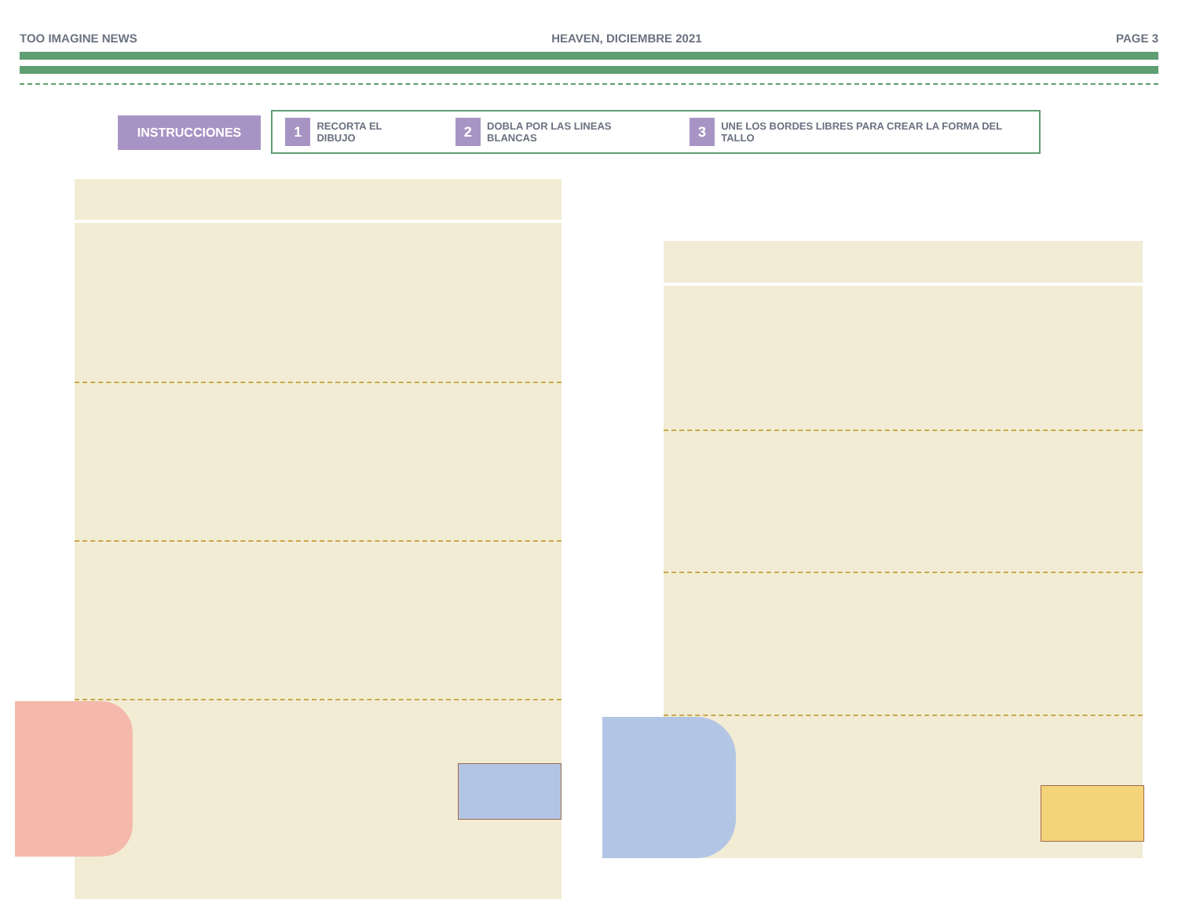TOO IMAGINE NEWS HEAVEN, DICIEMBRE 2021 PAGE 3
INSTRUCCIONES
1 RECORTA EL DIBUJO
2 DOBLA POR LAS LINEAS BLANCAS
3 UNE LOS BORDES LIBRES PARA CREAR LA FORMA DEL TALLO